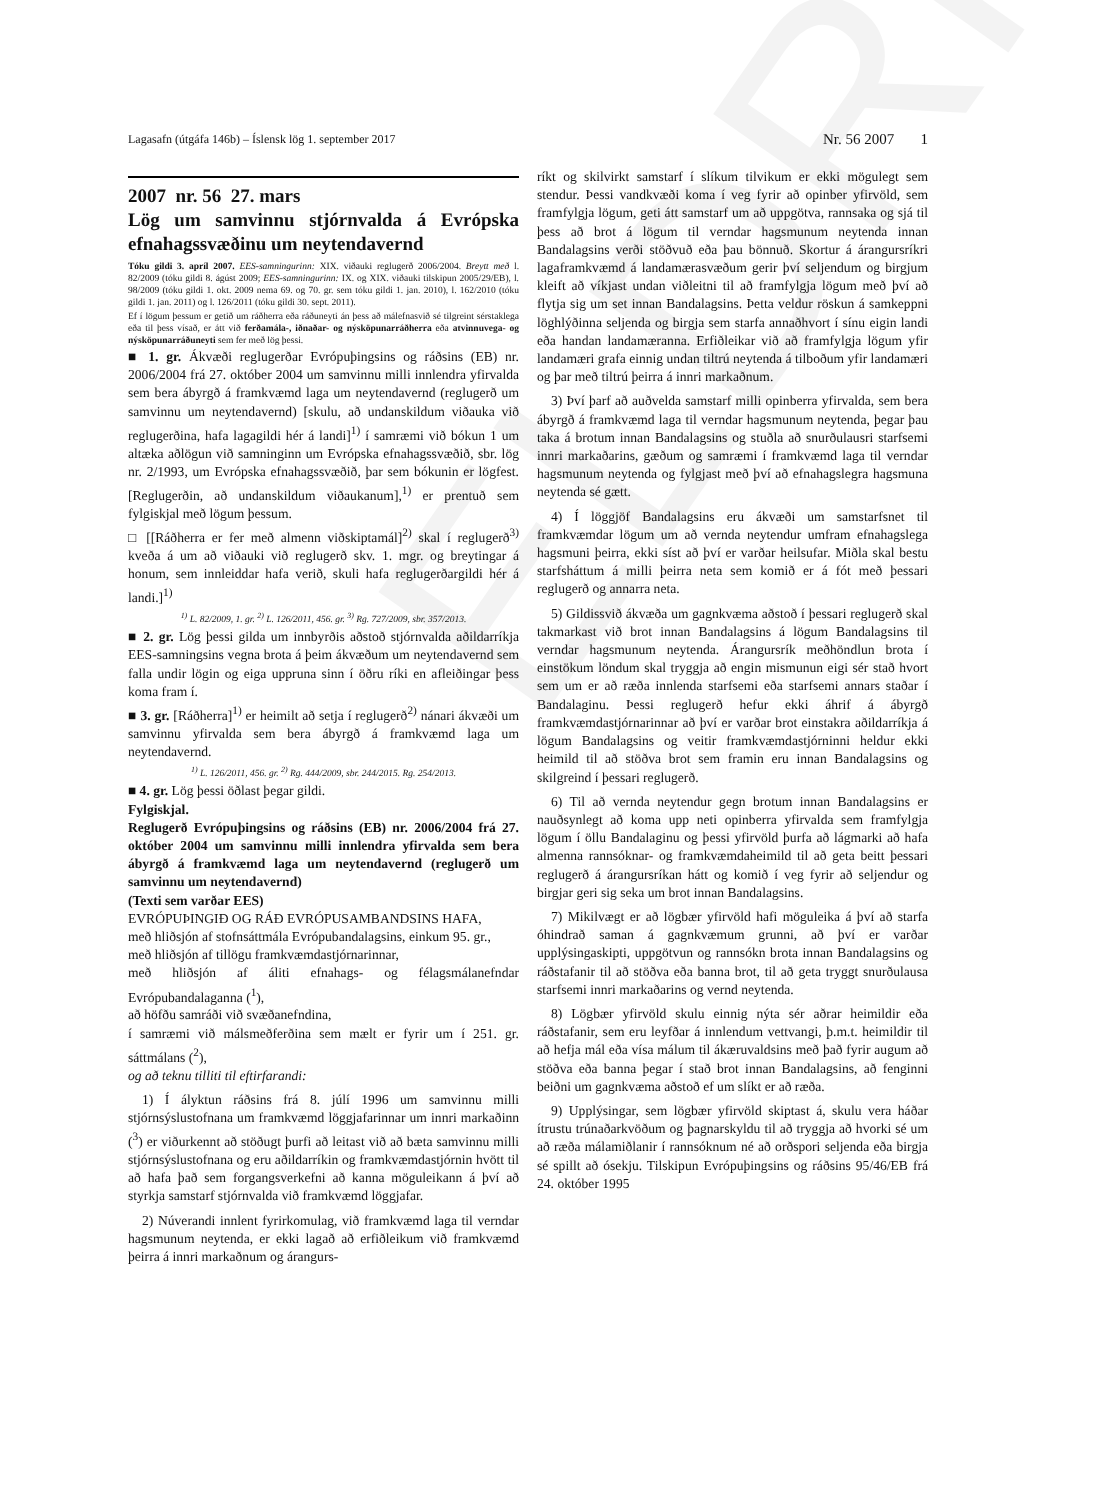ELDRI
Lagasafn (útgáfa 146b) – Íslensk lög 1. september 2017 Nr. 56 2007 1
2007 nr. 56 27. mars
Lög um samvinnu stjórnvalda á Evrópska efnahagssvæðinu um neytendavernd
Tóku gildi 3. apríl 2007. EES-samningurinn: XIX. viðauki reglugerð 2006/2004. Breytt með l. 82/2009 (tóku gildi 8. ágúst 2009; EES-samningurinn: IX. og XIX. viðauki tilskipun 2005/29/EB), l. 98/2009 (tóku gildi 1. okt. 2009 nema 69. og 70. gr. sem tóku gildi 1. jan. 2010), l. 162/2010 (tóku gildi 1. jan. 2011) og l. 126/2011 (tóku gildi 30. sept. 2011).
Ef í lögum þessum er getið um ráðherra eða ráðuneyti án þess að málefnasvið sé tilgreint sérstaklega eða til þess vísað, er átt við ferðamála-, iðnaðar- og nýsköpunarráðherra eða atvinnuvega- og nýsköpunarráðuneyti sem fer með lög þessi.
■ 1. gr. Ákvæði reglugerðar Evrópuþingsins og ráðsins (EB) nr. 2006/2004 frá 27. október 2004 um samvinnu milli innlendra yfirvalda sem bera ábyrgð á framkvæmd laga um neytendavernd (reglugerð um samvinnu um neytendavernd) [skulu, að undanskildum viðauka við reglugerðina, hafa lagagildi hér á landi]<sup>1)</sup> í samræmi við bókun 1 um altæka aðlögun við samninginn um Evrópska efnahagssvæðið, sbr. lög nr. 2/1993, um Evrópska efnahagssvæðið, þar sem bókunin er lögfest. [Reglugerðin, að undanskildum viðaukanum],<sup>1)</sup> er prentuð sem fylgiskjal með lögum þessum.
□ [[Ráðherra er fer með almenn viðskiptamál]<sup>2)</sup> skal í reglugerð<sup>3)</sup> kveða á um að viðauki við reglugerð skv. 1. mgr. og breytingar á honum, sem innleiddar hafa verið, skuli hafa reglugerðargildi hér á landi.]<sup>1)</sup>
<sup>1)</sup> L. 82/2009, 1. gr. <sup>2)</sup> L. 126/2011, 456. gr. <sup>3)</sup> Rg. 727/2009, sbr. 357/2013.
■ 2. gr. Lög þessi gilda um innbyrðis aðstoð stjórnvalda aðildarríkja EES-samningsins vegna brota á þeim ákvæðum um neytendavernd sem falla undir lögin og eiga uppruna sinn í öðru ríki en afleiðingar þess koma fram í.
■ 3. gr. [Ráðherra]<sup>1)</sup> er heimilt að setja í reglugerð<sup>2)</sup> nánari ákvæði um samvinnu yfirvalda sem bera ábyrgð á framkvæmd laga um neytendavernd.
<sup>1)</sup> L. 126/2011, 456. gr. <sup>2)</sup> Rg. 444/2009, sbr. 244/2015. Rg. 254/2013.
■ 4. gr. Lög þessi öðlast þegar gildi.
Fylgiskjal.
Reglugerð Evrópuþingsins og ráðsins (EB) nr. 2006/2004 frá 27. október 2004 um samvinnu milli innlendra yfirvalda sem bera ábyrgð á framkvæmd laga um neytendavernd (reglugerð um samvinnu um neytendavernd)
(Texti sem varðar EES)
EVRÓPUÞINGIÐ OG RÁÐ EVRÓPUSAMBANDSINS HAFA,
með hliðsjón af stofnsáttmála Evrópubandalagsins, einkum 95. gr.,
með hliðsjón af tillögu framkvæmdastjórnarinnar,
með hliðsjón af áliti efnahags- og félagsmálanefndar Evrópubandalaganna (<sup>1</sup>),
að höfðu samráði við svæðanefndina,
í samræmi við málsmeðferðina sem mælt er fyrir um í 251. gr. sáttmálans (<sup>2</sup>),
og að teknu tilliti til eftirfarandi:
1) Í ályktun ráðsins frá 8. júlí 1996 um samvinnu milli stjórnsýslustofnana um framkvæmd löggjafarinnar um innri markaðinn (<sup>3</sup>) er viðurkennt að stöðugt þurfi að leitast við að bæta samvinnu milli stjórnsýslustofnana og eru aðildarríkin og framkvæmdastjórnin hvött til að hafa það sem forgangsverkefni að kanna möguleikann á því að styrkja samstarf stjórnvalda við framkvæmd löggjafar.
2) Núverandi innlent fyrirkomulag, við framkvæmd laga til verndar hagsmunum neytenda, er ekki lagað að erfiðleikum við framkvæmd þeirra á innri markaðnum og árangurs-
ríkt og skilvirkt samstarf í slíkum tilvikum er ekki mögulegt sem stendur. Þessi vandkvæði koma í veg fyrir að opinber yfirvöld, sem framfylgja lögum, geti átt samstarf um að uppgötva, rannsaka og sjá til þess að brot á lögum til verndar hagsmunum neytenda innan Bandalagsins verði stöðvuð eða þau bönnuð. Skortur á árangursríkri lagaframkvæmd á landamærasvæðum gerir því seljendum og birgjum kleift að víkjast undan viðleitni til að framfylgja lögum með því að flytja sig um set innan Bandalagsins. Þetta veldur röskun á samkeppni löghlýðinna seljenda og birgja sem starfa annaðhvort í sínu eigin landi eða handan landamæranna. Erfiðleikar við að framfylgja lögum yfir landamæri grafa einnig undan tiltrú neytenda á tilboðum yfir landamæri og þar með tiltrú þeirra á innri markaðnum.
3) Því þarf að auðvelda samstarf milli opinberra yfirvalda, sem bera ábyrgð á framkvæmd laga til verndar hagsmunum neytenda, þegar þau taka á brotum innan Bandalagsins og stuðla að snurðulausri starfsemi innri markaðarins, gæðum og samræmi í framkvæmd laga til verndar hagsmunum neytenda og fylgjast með því að efnahagslegra hagsmuna neytenda sé gætt.
4) Í löggjöf Bandalagsins eru ákvæði um samstarfsnet til framkvæmdar lögum um að vernda neytendur umfram efnahagslega hagsmuni þeirra, ekki síst að því er varðar heilsufar. Miðla skal bestu starfsháttum á milli þeirra neta sem komið er á fót með þessari reglugerð og annarra neta.
5) Gildissvið ákvæða um gagnkvæma aðstoð í þessari reglugerð skal takmarkast við brot innan Bandalagsins á lögum Bandalagsins til verndar hagsmunum neytenda. Árangursrík meðhöndlun brota í einstökum löndum skal tryggja að engin mismunun eigi sér stað hvort sem um er að ræða innlenda starfsemi eða starfsemi annars staðar í Bandalaginu. Þessi reglugerð hefur ekki áhrif á ábyrgð framkvæmdastjórnarinnar að því er varðar brot einstakra aðildarríkja á lögum Bandalagsins og veitir framkvæmdastjórninni heldur ekki heimild til að stöðva brot sem framin eru innan Bandalagsins og skilgreind í þessari reglugerð.
6) Til að vernda neytendur gegn brotum innan Bandalagsins er nauðsynlegt að koma upp neti opinberra yfirvalda sem framfylgja lögum í öllu Bandalaginu og þessi yfirvöld þurfa að lágmarki að hafa almenna rannsóknar- og framkvæmdaheimild til að geta beitt þessari reglugerð á árangursríkan hátt og komið í veg fyrir að seljendur og birgjar geri sig seka um brot innan Bandalagsins.
7) Mikilvægt er að lögbær yfirvöld hafi möguleika á því að starfa óhindrað saman á gagnkvæmum grunni, að því er varðar upplýsingaskipti, uppgötvun og rannsókn brota innan Bandalagsins og ráðstafanir til að stöðva eða banna brot, til að geta tryggt snurðulausa starfsemi innri markaðarins og vernd neytenda.
8) Lögbær yfirvöld skulu einnig nýta sér aðrar heimildir eða ráðstafanir, sem eru leyfðar á innlendum vettvangi, þ.m.t. heimildir til að hefja mál eða vísa málum til ákæruvaldsins með það fyrir augum að stöðva eða banna þegar í stað brot innan Bandalagsins, að fenginni beiðni um gagnkvæma aðstoð ef um slíkt er að ræða.
9) Upplýsingar, sem lögbær yfirvöld skiptast á, skulu vera háðar ítrustu trúnaðarkvöðum og þagnarskyldu til að tryggja að hvorki sé um að ræða málamiðlanir í rannsóknum né að orðspori seljenda eða birgja sé spillt að ósekju. Tilskipun Evrópuþingsins og ráðsins 95/46/EB frá 24. október 1995